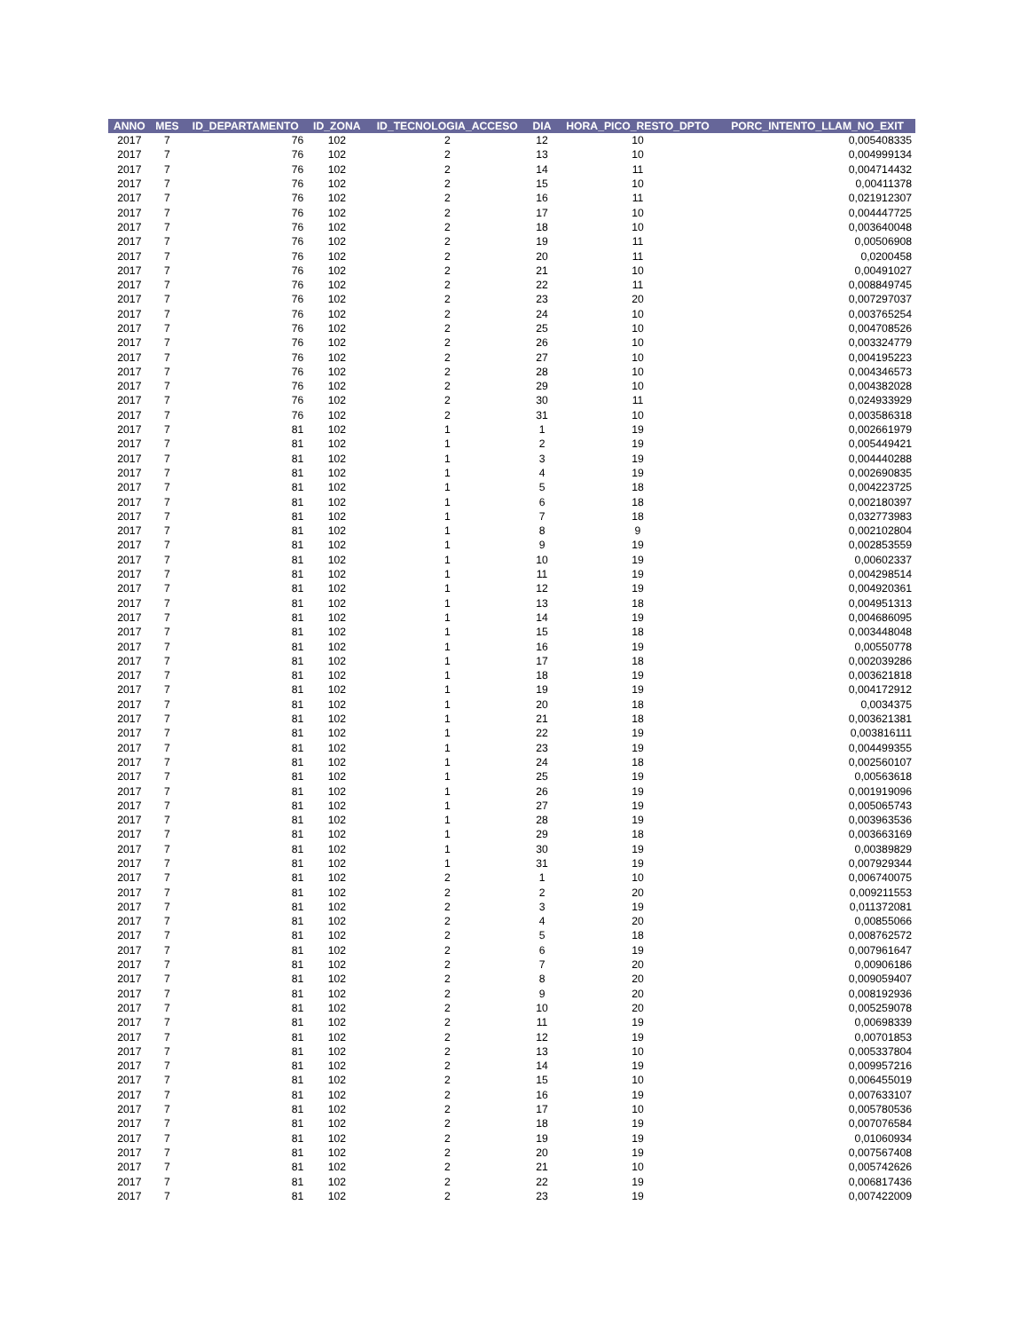| ANNO | MES | ID_DEPARTAMENTO | ID_ZONA | ID_TECNOLOGIA_ACCESO | DIA | HORA_PICO_RESTO_DPTO | PORC_INTENTO_LLAM_NO_EXIT |
| --- | --- | --- | --- | --- | --- | --- | --- |
| 2017 | 7 | 76 | 102 | 2 | 12 | 10 | 0,005408335 |
| 2017 | 7 | 76 | 102 | 2 | 13 | 10 | 0,004999134 |
| 2017 | 7 | 76 | 102 | 2 | 14 | 11 | 0,004714432 |
| 2017 | 7 | 76 | 102 | 2 | 15 | 10 | 0,00411378 |
| 2017 | 7 | 76 | 102 | 2 | 16 | 11 | 0,021912307 |
| 2017 | 7 | 76 | 102 | 2 | 17 | 10 | 0,004447725 |
| 2017 | 7 | 76 | 102 | 2 | 18 | 10 | 0,003640048 |
| 2017 | 7 | 76 | 102 | 2 | 19 | 11 | 0,00506908 |
| 2017 | 7 | 76 | 102 | 2 | 20 | 11 | 0,0200458 |
| 2017 | 7 | 76 | 102 | 2 | 21 | 10 | 0,00491027 |
| 2017 | 7 | 76 | 102 | 2 | 22 | 11 | 0,008849745 |
| 2017 | 7 | 76 | 102 | 2 | 23 | 20 | 0,007297037 |
| 2017 | 7 | 76 | 102 | 2 | 24 | 10 | 0,003765254 |
| 2017 | 7 | 76 | 102 | 2 | 25 | 10 | 0,004708526 |
| 2017 | 7 | 76 | 102 | 2 | 26 | 10 | 0,003324779 |
| 2017 | 7 | 76 | 102 | 2 | 27 | 10 | 0,004195223 |
| 2017 | 7 | 76 | 102 | 2 | 28 | 10 | 0,004346573 |
| 2017 | 7 | 76 | 102 | 2 | 29 | 10 | 0,004382028 |
| 2017 | 7 | 76 | 102 | 2 | 30 | 11 | 0,024933929 |
| 2017 | 7 | 76 | 102 | 2 | 31 | 10 | 0,003586318 |
| 2017 | 7 | 81 | 102 | 1 | 1 | 19 | 0,002661979 |
| 2017 | 7 | 81 | 102 | 1 | 2 | 19 | 0,005449421 |
| 2017 | 7 | 81 | 102 | 1 | 3 | 19 | 0,004440288 |
| 2017 | 7 | 81 | 102 | 1 | 4 | 19 | 0,002690835 |
| 2017 | 7 | 81 | 102 | 1 | 5 | 18 | 0,004223725 |
| 2017 | 7 | 81 | 102 | 1 | 6 | 18 | 0,002180397 |
| 2017 | 7 | 81 | 102 | 1 | 7 | 18 | 0,032773983 |
| 2017 | 7 | 81 | 102 | 1 | 8 | 9 | 0,002102804 |
| 2017 | 7 | 81 | 102 | 1 | 9 | 19 | 0,002853559 |
| 2017 | 7 | 81 | 102 | 1 | 10 | 19 | 0,00602337 |
| 2017 | 7 | 81 | 102 | 1 | 11 | 19 | 0,004298514 |
| 2017 | 7 | 81 | 102 | 1 | 12 | 19 | 0,004920361 |
| 2017 | 7 | 81 | 102 | 1 | 13 | 18 | 0,004951313 |
| 2017 | 7 | 81 | 102 | 1 | 14 | 19 | 0,004686095 |
| 2017 | 7 | 81 | 102 | 1 | 15 | 18 | 0,003448048 |
| 2017 | 7 | 81 | 102 | 1 | 16 | 19 | 0,00550778 |
| 2017 | 7 | 81 | 102 | 1 | 17 | 18 | 0,002039286 |
| 2017 | 7 | 81 | 102 | 1 | 18 | 19 | 0,003621818 |
| 2017 | 7 | 81 | 102 | 1 | 19 | 19 | 0,004172912 |
| 2017 | 7 | 81 | 102 | 1 | 20 | 18 | 0,0034375 |
| 2017 | 7 | 81 | 102 | 1 | 21 | 18 | 0,003621381 |
| 2017 | 7 | 81 | 102 | 1 | 22 | 19 | 0,003816111 |
| 2017 | 7 | 81 | 102 | 1 | 23 | 19 | 0,004499355 |
| 2017 | 7 | 81 | 102 | 1 | 24 | 18 | 0,002560107 |
| 2017 | 7 | 81 | 102 | 1 | 25 | 19 | 0,00563618 |
| 2017 | 7 | 81 | 102 | 1 | 26 | 19 | 0,001919096 |
| 2017 | 7 | 81 | 102 | 1 | 27 | 19 | 0,005065743 |
| 2017 | 7 | 81 | 102 | 1 | 28 | 19 | 0,003963536 |
| 2017 | 7 | 81 | 102 | 1 | 29 | 18 | 0,003663169 |
| 2017 | 7 | 81 | 102 | 1 | 30 | 19 | 0,00389829 |
| 2017 | 7 | 81 | 102 | 1 | 31 | 19 | 0,007929344 |
| 2017 | 7 | 81 | 102 | 2 | 1 | 10 | 0,006740075 |
| 2017 | 7 | 81 | 102 | 2 | 2 | 20 | 0,009211553 |
| 2017 | 7 | 81 | 102 | 2 | 3 | 19 | 0,011372081 |
| 2017 | 7 | 81 | 102 | 2 | 4 | 20 | 0,00855066 |
| 2017 | 7 | 81 | 102 | 2 | 5 | 18 | 0,008762572 |
| 2017 | 7 | 81 | 102 | 2 | 6 | 19 | 0,007961647 |
| 2017 | 7 | 81 | 102 | 2 | 7 | 20 | 0,00906186 |
| 2017 | 7 | 81 | 102 | 2 | 8 | 20 | 0,009059407 |
| 2017 | 7 | 81 | 102 | 2 | 9 | 20 | 0,008192936 |
| 2017 | 7 | 81 | 102 | 2 | 10 | 20 | 0,005259078 |
| 2017 | 7 | 81 | 102 | 2 | 11 | 19 | 0,00698339 |
| 2017 | 7 | 81 | 102 | 2 | 12 | 19 | 0,00701853 |
| 2017 | 7 | 81 | 102 | 2 | 13 | 10 | 0,005337804 |
| 2017 | 7 | 81 | 102 | 2 | 14 | 19 | 0,009957216 |
| 2017 | 7 | 81 | 102 | 2 | 15 | 10 | 0,006455019 |
| 2017 | 7 | 81 | 102 | 2 | 16 | 19 | 0,007633107 |
| 2017 | 7 | 81 | 102 | 2 | 17 | 10 | 0,005780536 |
| 2017 | 7 | 81 | 102 | 2 | 18 | 19 | 0,007076584 |
| 2017 | 7 | 81 | 102 | 2 | 19 | 19 | 0,01060934 |
| 2017 | 7 | 81 | 102 | 2 | 20 | 19 | 0,007567408 |
| 2017 | 7 | 81 | 102 | 2 | 21 | 10 | 0,005742626 |
| 2017 | 7 | 81 | 102 | 2 | 22 | 19 | 0,006817436 |
| 2017 | 7 | 81 | 102 | 2 | 23 | 19 | 0,007422009 |